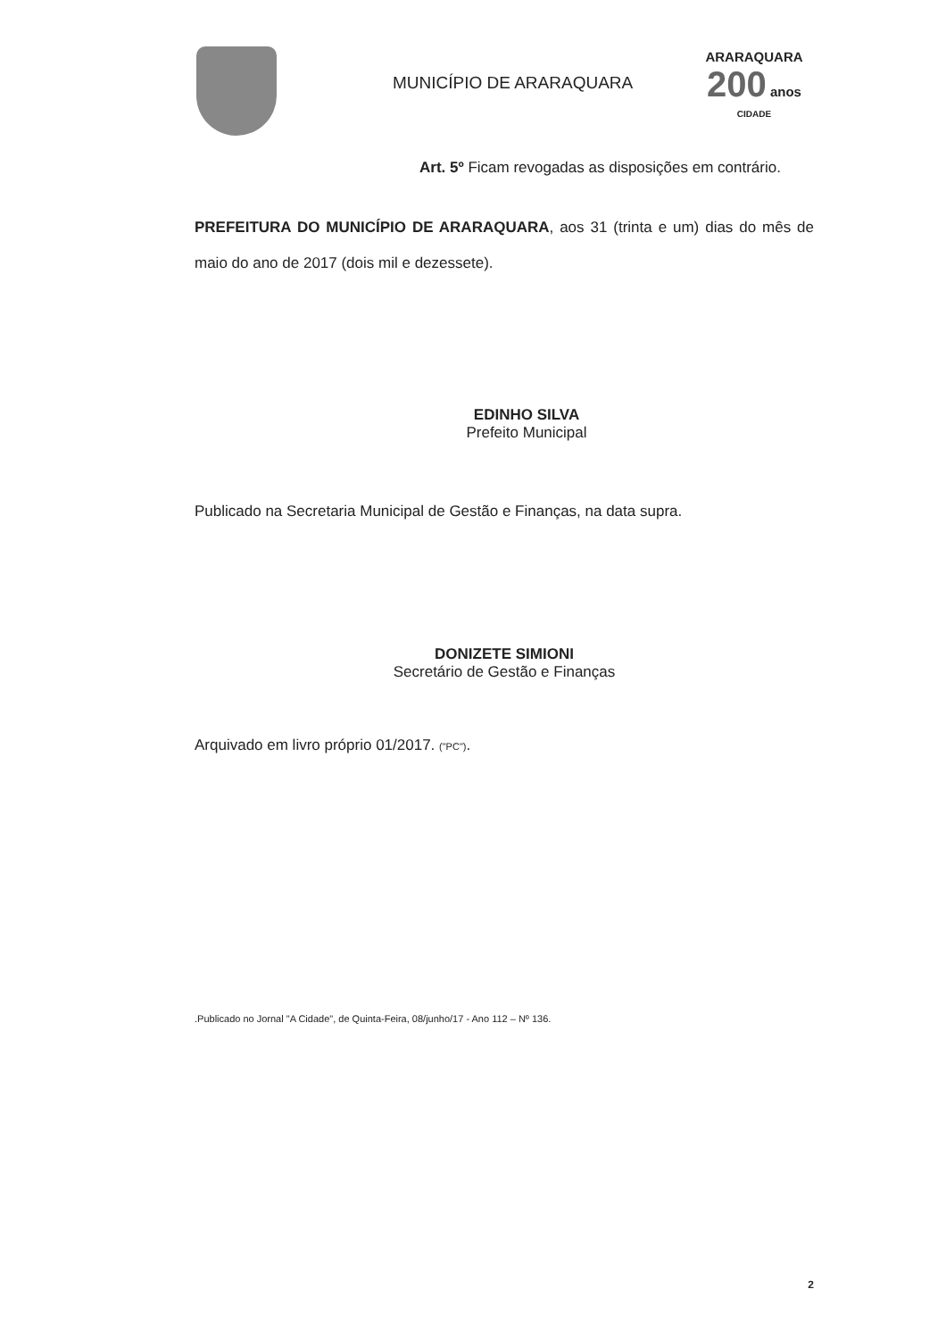MUNICÍPIO DE ARARAQUARA
ARARAQUARA
200 anos
CIDADE
Art. 5º Ficam revogadas as disposições em contrário.
PREFEITURA DO MUNICÍPIO DE ARARAQUARA, aos 31 (trinta e um) dias do mês de maio do ano de 2017 (dois mil e dezessete).
EDINHO SILVA
Prefeito Municipal
Publicado na Secretaria Municipal de Gestão e Finanças, na data supra.
DONIZETE SIMIONI
Secretário de Gestão e Finanças
Arquivado em livro próprio 01/2017. ("PC").
.Publicado no Jornal "A Cidade", de Quinta-Feira, 08/junho/17 - Ano 112 – Nº 136.
2